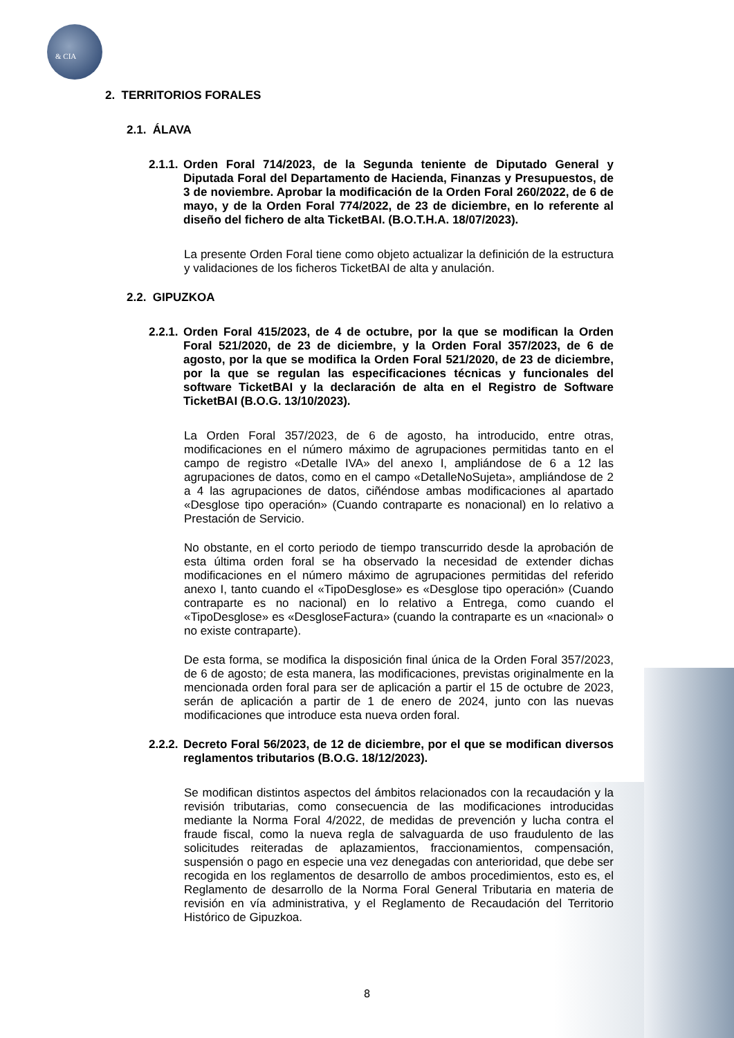& CIA
2. TERRITORIOS FORALES
2.1. ÁLAVA
2.1.1. Orden Foral 714/2023, de la Segunda teniente de Diputado General y Diputada Foral del Departamento de Hacienda, Finanzas y Presupuestos, de 3 de noviembre. Aprobar la modificación de la Orden Foral 260/2022, de 6 de mayo, y de la Orden Foral 774/2022, de 23 de diciembre, en lo referente al diseño del fichero de alta TicketBAI. (B.O.T.H.A. 18/07/2023).
La presente Orden Foral tiene como objeto actualizar la definición de la estructura y validaciones de los ficheros TicketBAI de alta y anulación.
2.2. GIPUZKOA
2.2.1. Orden Foral 415/2023, de 4 de octubre, por la que se modifican la Orden Foral 521/2020, de 23 de diciembre, y la Orden Foral 357/2023, de 6 de agosto, por la que se modifica la Orden Foral 521/2020, de 23 de diciembre, por la que se regulan las especificaciones técnicas y funcionales del software TicketBAI y la declaración de alta en el Registro de Software TicketBAI (B.O.G. 13/10/2023).
La Orden Foral 357/2023, de 6 de agosto, ha introducido, entre otras, modificaciones en el número máximo de agrupaciones permitidas tanto en el campo de registro «Detalle IVA» del anexo I, ampliándose de 6 a 12 las agrupaciones de datos, como en el campo «DetalleNoSujeta», ampliándose de 2 a 4 las agrupaciones de datos, ciñéndose ambas modificaciones al apartado «Desglose tipo operación» (Cuando contraparte es nonacional) en lo relativo a Prestación de Servicio.
No obstante, en el corto periodo de tiempo transcurrido desde la aprobación de esta última orden foral se ha observado la necesidad de extender dichas modificaciones en el número máximo de agrupaciones permitidas del referido anexo I, tanto cuando el «TipoDesglose» es «Desglose tipo operación» (Cuando contraparte es no nacional) en lo relativo a Entrega, como cuando el «TipoDesglose» es «DesgloseFactura» (cuando la contraparte es un «nacional» o no existe contraparte).
De esta forma, se modifica la disposición final única de la Orden Foral 357/2023, de 6 de agosto; de esta manera, las modificaciones, previstas originalmente en la mencionada orden foral para ser de aplicación a partir el 15 de octubre de 2023, serán de aplicación a partir de 1 de enero de 2024, junto con las nuevas modificaciones que introduce esta nueva orden foral.
2.2.2. Decreto Foral 56/2023, de 12 de diciembre, por el que se modifican diversos reglamentos tributarios (B.O.G. 18/12/2023).
Se modifican distintos aspectos del ámbitos relacionados con la recaudación y la revisión tributarias, como consecuencia de las modificaciones introducidas mediante la Norma Foral 4/2022, de medidas de prevención y lucha contra el fraude fiscal, como la nueva regla de salvaguarda de uso fraudulento de las solicitudes reiteradas de aplazamientos, fraccionamientos, compensación, suspensión o pago en especie una vez denegadas con anterioridad, que debe ser recogida en los reglamentos de desarrollo de ambos procedimientos, esto es, el Reglamento de desarrollo de la Norma Foral General Tributaria en materia de revisión en vía administrativa, y el Reglamento de Recaudación del Territorio Histórico de Gipuzkoa.
8